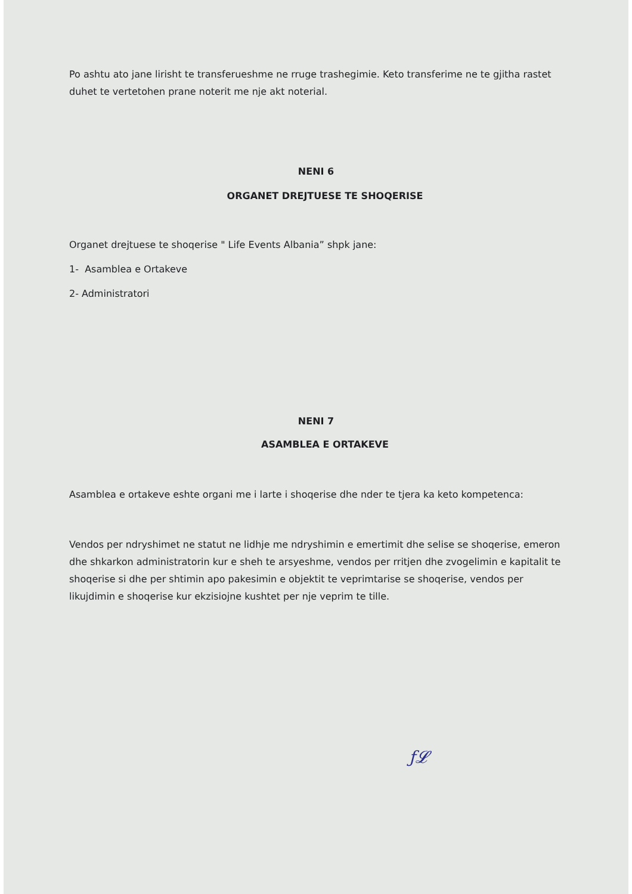Po ashtu ato jane lirisht te transferueshme ne rruge trashegimie. Keto transferime ne te gjitha rastet duhet te vertetohen prane noterit me nje akt noterial.
NENI 6
ORGANET DREJTUESE TE SHOQERISE
Organet drejtuese te shoqerise " Life Events Albania” shpk jane:
1- Asamblea e Ortakeve
2- Administratori
NENI 7
ASAMBLEA E ORTAKEVE
Asamblea e ortakeve eshte organi me i larte i shoqerise dhe nder te tjera ka keto kompetenca:
Vendos per ndryshimet ne statut ne lidhje me ndryshimin e emertimit dhe selise se shoqerise, emeron dhe shkarkon administratorin kur e sheh te arsyeshme, vendos per rritjen dhe zvogelimin e kapitalit te shoqerise si dhe per shtimin apo pakesimin e objektit te veprimtarise se shoqerise, vendos per likujdimin e shoqerise kur ekzisiojne kushtet per nje veprim te tille.
ƒ𝓛